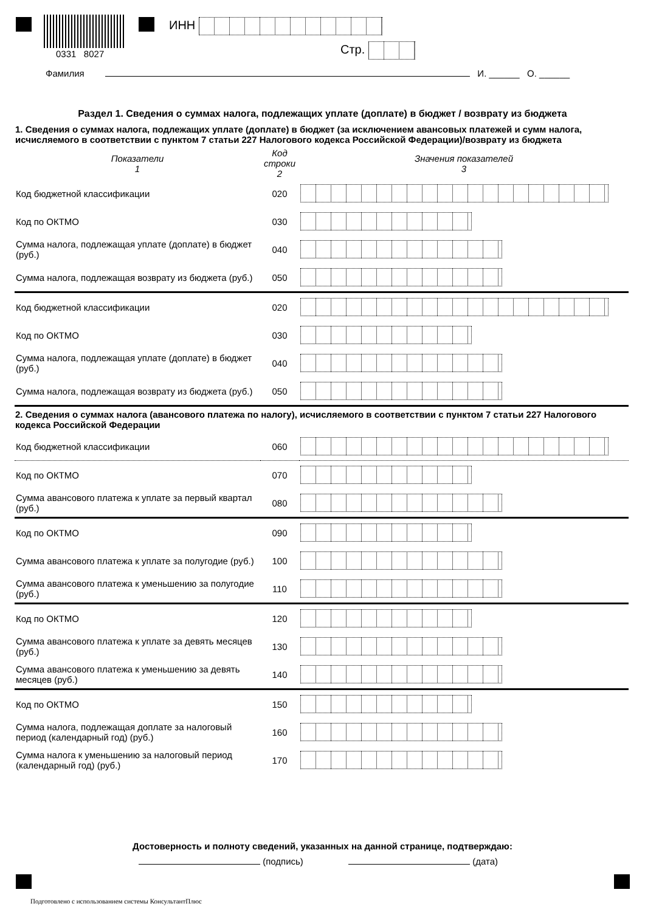0331 8027
ИНН
Стр.
Фамилия И. ______ О. ______
Раздел 1. Сведения о суммах налога, подлежащих уплате (доплате) в бюджет / возврату из бюджета
1. Сведения о суммах налога, подлежащих уплате (доплате) в бюджет (за исключением авансовых платежей и сумм налога, исчисляемого в соответствии с пунктом 7 статьи 227 Налогового кодекса Российской Федерации)/возврату из бюджета
| Показатели 1 | Код строки 2 | Значения показателей 3 |
| --- | --- | --- |
| Код бюджетной классификации | 020 | |
| Код по ОКТМО | 030 | |
| Сумма налога, подлежащая уплате (доплате) в бюджет (руб.) | 040 | |
| Сумма налога, подлежащая возврату из бюджета (руб.) | 050 | |
| Код бюджетной классификации | 020 | |
| Код по ОКТМО | 030 | |
| Сумма налога, подлежащая уплате (доплате) в бюджет (руб.) | 040 | |
| Сумма налога, подлежащая возврату из бюджета (руб.) | 050 | |
2. Сведения о суммах налога (авансового платежа по налогу), исчисляемого в соответствии с пунктом 7 статьи 227 Налогового кодекса Российской Федерации
| Код бюджетной классификации | 060 | |
| Код по ОКТМО | 070 | |
| Сумма авансового платежа к уплате за первый квартал (руб.) | 080 | |
| Код по ОКТМО | 090 | |
| Сумма авансового платежа к уплате за полугодие (руб.) | 100 | |
| Сумма авансового платежа к уменьшению за полугодие (руб.) | 110 | |
| Код по ОКТМО | 120 | |
| Сумма авансового платежа к уплате за девять месяцев (руб.) | 130 | |
| Сумма авансового платежа к уменьшению за девять месяцев (руб.) | 140 | |
| Код по ОКТМО | 150 | |
| Сумма налога, подлежащая доплате за налоговый период (календарный год) (руб.) | 160 | |
| Сумма налога к уменьшению за налоговый период (календарный год) (руб.) | 170 | |
Достоверность и полноту сведений, указанных на данной странице, подтверждаю:
(подпись) (дата)
Подготовлено с использованием системы КонсультантПлюс